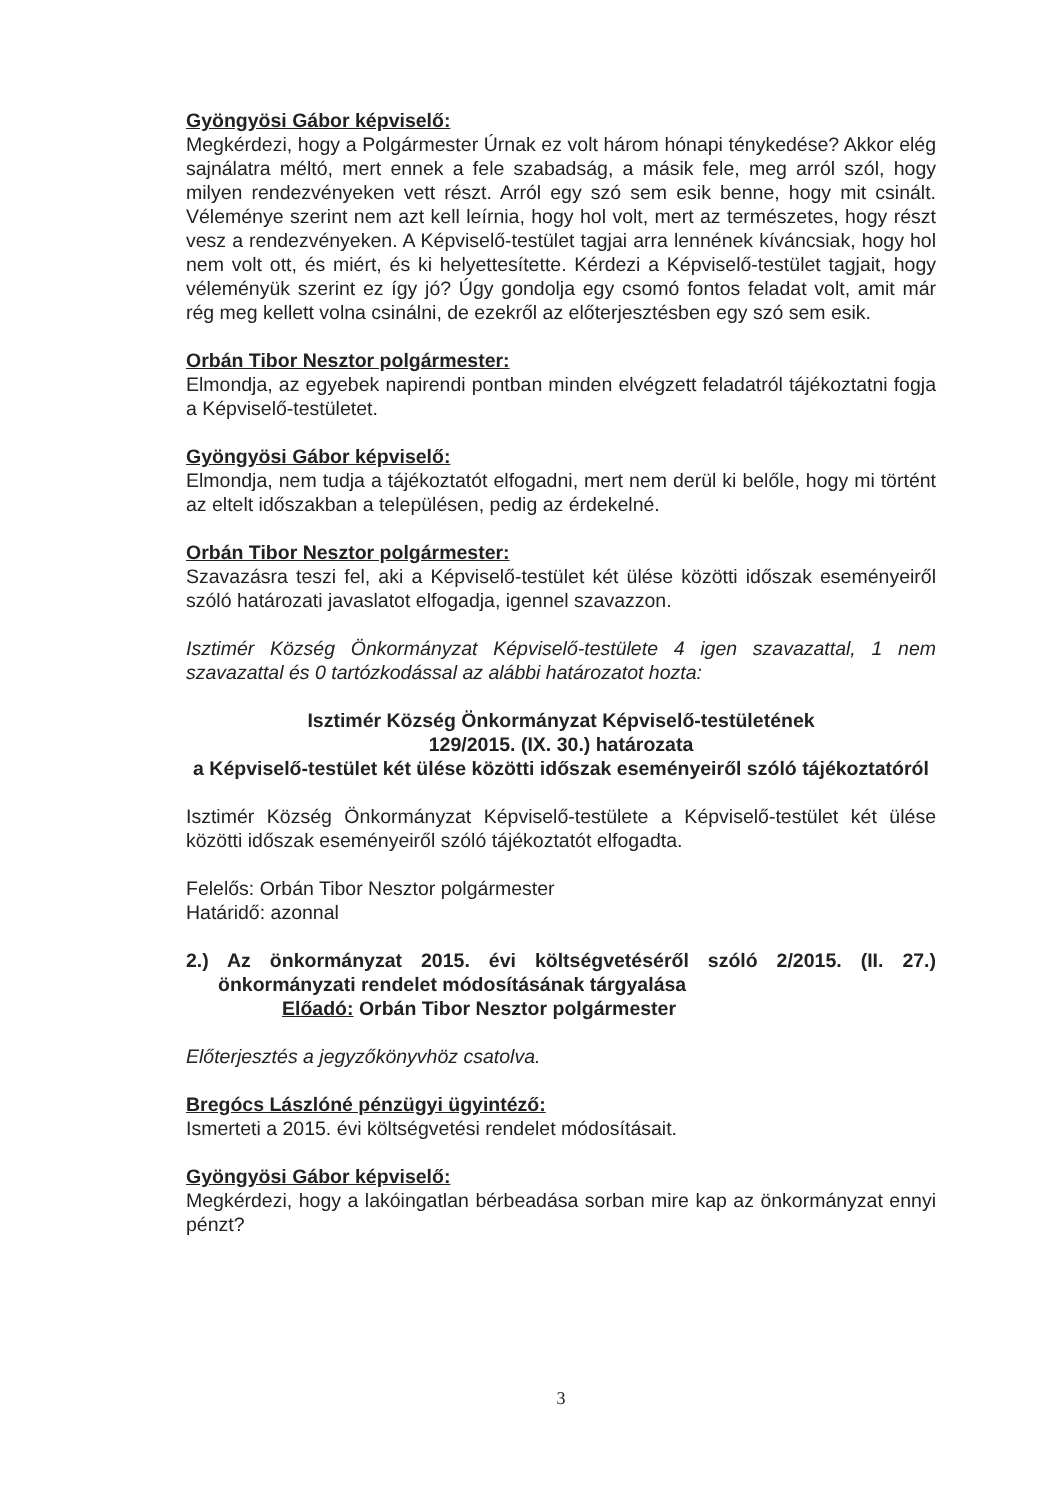Gyöngyösi Gábor képviselő:
Megkérdezi, hogy a Polgármester Úrnak ez volt három hónapi ténykedése? Akkor elég sajnálatra méltó, mert ennek a fele szabadság, a másik fele, meg arról szól, hogy milyen rendezvényeken vett részt. Arról egy szó sem esik benne, hogy mit csinált. Véleménye szerint nem azt kell leírnia, hogy hol volt, mert az természetes, hogy részt vesz a rendezvényeken. A Képviselő-testület tagjai arra lennének kíváncsiak, hogy hol nem volt ott, és miért, és ki helyettesítette. Kérdezi a Képviselő-testület tagjait, hogy véleményük szerint ez így jó? Úgy gondolja egy csomó fontos feladat volt, amit már rég meg kellett volna csinálni, de ezekről az előterjesztésben egy szó sem esik.
Orbán Tibor Nesztor polgármester:
Elmondja, az egyebek napirendi pontban minden elvégzett feladatról tájékoztatni fogja a Képviselő-testületet.
Gyöngyösi Gábor képviselő:
Elmondja, nem tudja a tájékoztatót elfogadni, mert nem derül ki belőle, hogy mi történt az eltelt időszakban a településen, pedig az érdekelné.
Orbán Tibor Nesztor polgármester:
Szavazásra teszi fel, aki a Képviselő-testület két ülése közötti időszak eseményeiről szóló határozati javaslatot elfogadja, igennel szavazzon.
Isztimér Község Önkormányzat Képviselő-testülete 4 igen szavazattal, 1 nem szavazattal és 0 tartózkodással az alábbi határozatot hozta:
Isztimér Község Önkormányzat Képviselő-testületének
129/2015. (IX. 30.) határozata
a Képviselő-testület két ülése közötti időszak eseményeiről szóló tájékoztatóról
Isztimér Község Önkormányzat Képviselő-testülete a Képviselő-testület két ülése közötti időszak eseményeiről szóló tájékoztatót elfogadta.
Felelős: Orbán Tibor Nesztor polgármester
Határidő: azonnal
2.) Az önkormányzat 2015. évi költségvetéséről szóló 2/2015. (II. 27.) önkormányzati rendelet módosításának tárgyalása
Előadó: Orbán Tibor Nesztor polgármester
Előterjesztés a jegyzőkönyvhöz csatolva.
Bregócs Lászlóné pénzügyi ügyintéző:
Ismerteti a 2015. évi költségvetési rendelet módosításait.
Gyöngyösi Gábor képviselő:
Megkérdezi, hogy a lakóingatlan bérbeadása sorban mire kap az önkormányzat ennyi pénzt?
3